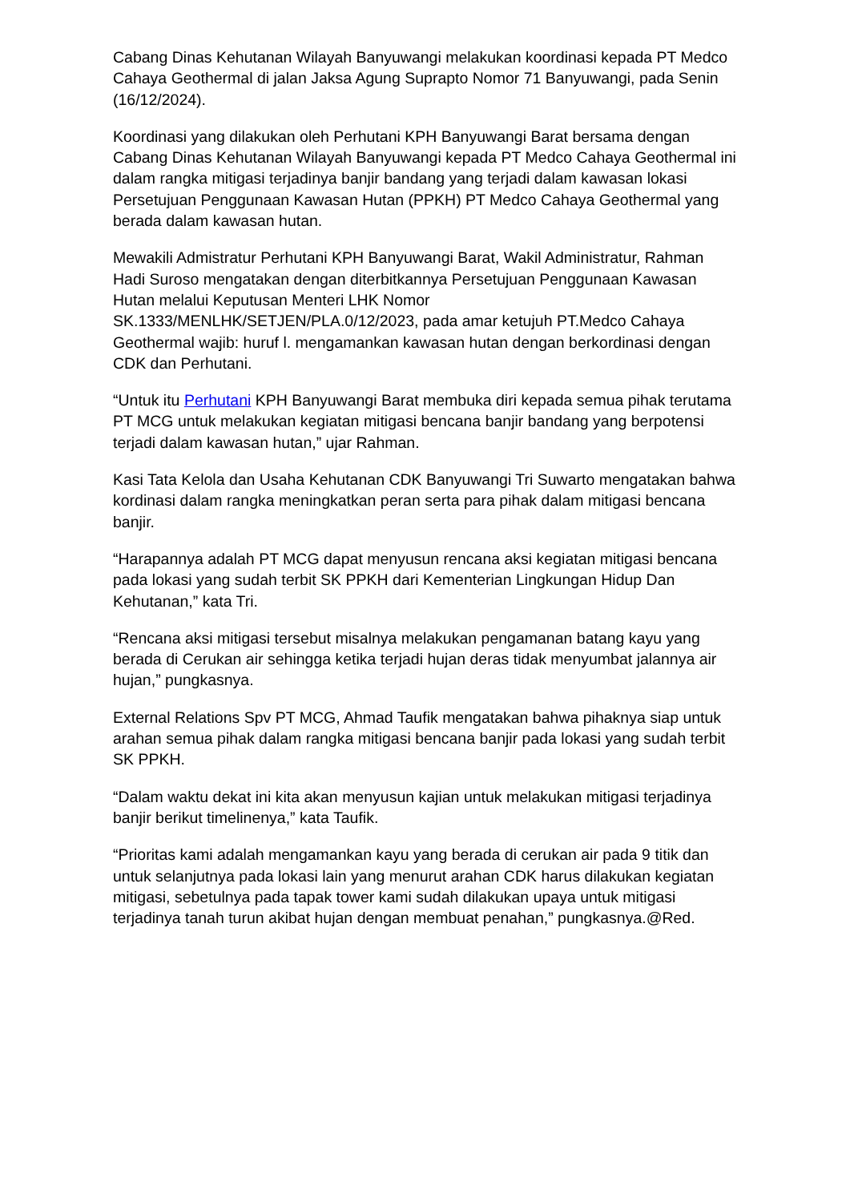Cabang Dinas Kehutanan Wilayah Banyuwangi melakukan koordinasi kepada PT Medco Cahaya Geothermal di jalan Jaksa Agung Suprapto Nomor 71 Banyuwangi, pada Senin (16/12/2024).
Koordinasi yang dilakukan oleh Perhutani KPH Banyuwangi Barat bersama dengan Cabang Dinas Kehutanan Wilayah Banyuwangi kepada PT Medco Cahaya Geothermal ini dalam rangka mitigasi terjadinya banjir bandang yang terjadi dalam kawasan lokasi Persetujuan Penggunaan Kawasan Hutan (PPKH) PT Medco Cahaya Geothermal yang berada dalam kawasan hutan.
Mewakili Admistratur Perhutani KPH Banyuwangi Barat, Wakil Administratur, Rahman Hadi Suroso mengatakan dengan diterbitkannya Persetujuan Penggunaan Kawasan Hutan melalui Keputusan Menteri LHK Nomor SK.1333/MENLHK/SETJEN/PLA.0/12/2023, pada amar ketujuh PT.Medco Cahaya Geothermal wajib: huruf l. mengamankan kawasan hutan dengan berkordinasi dengan CDK dan Perhutani.
“Untuk itu Perhutani KPH Banyuwangi Barat membuka diri kepada semua pihak terutama PT MCG untuk melakukan kegiatan mitigasi bencana banjir bandang yang berpotensi terjadi dalam kawasan hutan,” ujar Rahman.
Kasi Tata Kelola dan Usaha Kehutanan CDK Banyuwangi Tri Suwarto mengatakan bahwa kordinasi dalam rangka meningkatkan peran serta para pihak dalam mitigasi bencana banjir.
“Harapannya adalah PT MCG dapat menyusun rencana aksi kegiatan mitigasi bencana pada lokasi yang sudah terbit SK PPKH dari Kementerian Lingkungan Hidup Dan Kehutanan,” kata Tri.
“Rencana aksi mitigasi tersebut misalnya melakukan pengamanan batang kayu yang berada di Cerukan air sehingga ketika terjadi hujan deras tidak menyumbat jalannya air hujan,” pungkasnya.
External Relations Spv PT MCG, Ahmad Taufik mengatakan bahwa pihaknya siap untuk arahan semua pihak dalam rangka mitigasi bencana banjir pada lokasi yang sudah terbit SK PPKH.
“Dalam waktu dekat ini kita akan menyusun kajian untuk melakukan mitigasi terjadinya banjir berikut timelinenya,” kata Taufik.
“Prioritas kami adalah mengamankan kayu yang berada di cerukan air pada 9 titik dan untuk selanjutnya pada lokasi lain yang menurut arahan CDK harus dilakukan kegiatan mitigasi, sebetulnya pada tapak tower kami sudah dilakukan upaya untuk mitigasi terjadinya tanah turun akibat hujan dengan membuat penahan,” pungkasnya.@Red.